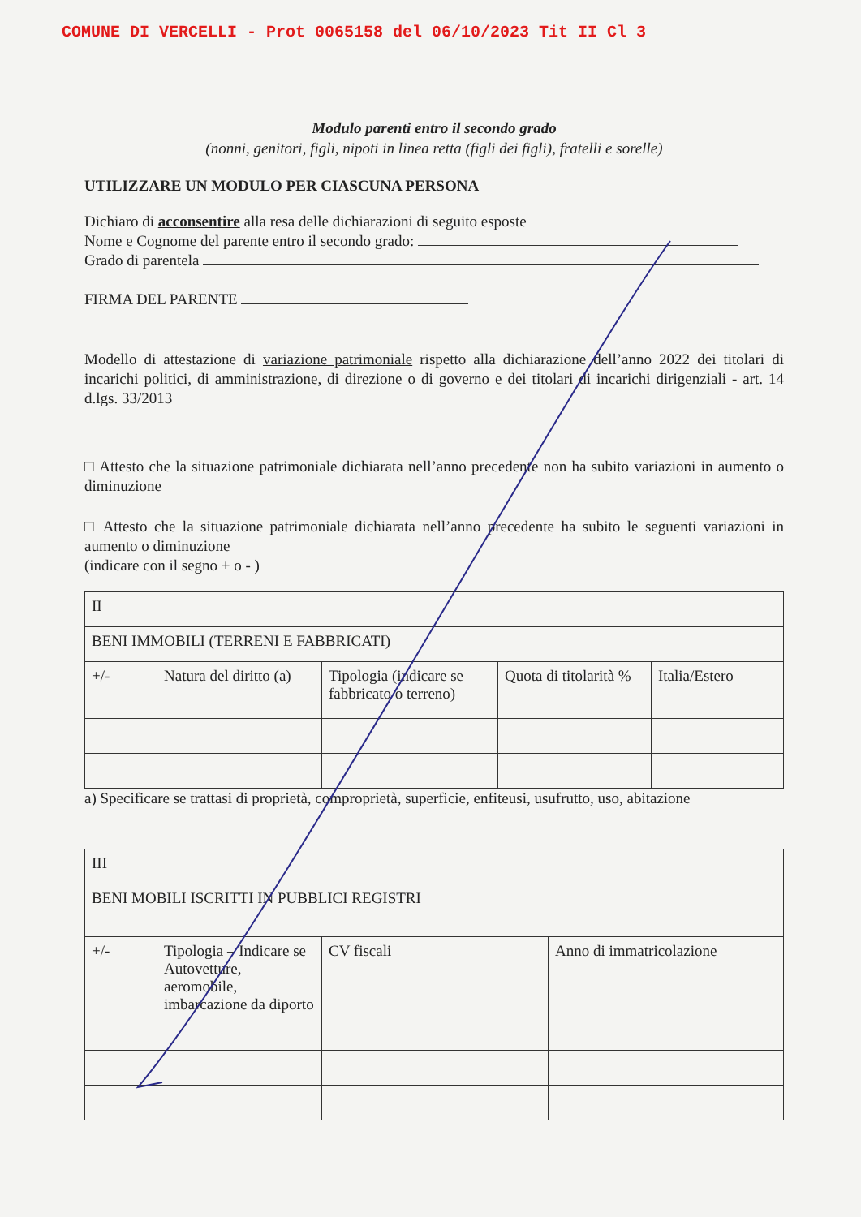COMUNE DI VERCELLI - Prot 0065158 del 06/10/2023 Tit II Cl 3
Modulo parenti entro il secondo grado
(nonni, genitori, figli, nipoti in linea retta (figli dei figli), fratelli e sorelle)
UTILIZZARE UN MODULO PER CIASCUNA PERSONA
Dichiaro di acconsentire alla resa delle dichiarazioni di seguito esposte
Nome e Cognome del parente entro il secondo grado:
Grado di parentela
FIRMA DEL PARENTE
Modello di attestazione di variazione patrimoniale rispetto alla dichiarazione dell’anno 2022 dei titolari di incarichi politici, di amministrazione, di direzione o di governo e dei titolari di incarichi dirigenziali - art. 14 d.lgs. 33/2013
□ Attesto che la situazione patrimoniale dichiarata nell’anno precedente non ha subito variazioni in aumento o diminuzione
□ Attesto che la situazione patrimoniale dichiarata nell’anno precedente ha subito le seguenti variazioni in aumento o diminuzione
(indicare con il segno + o - )
| II | | | | |
| BENI IMMOBILI (TERRENI E FABBRICATI) | | | | |
| +/- | Natura del diritto (a) | Tipologia (indicare se fabbricato o terreno) | Quota di titolarità % | Italia/Estero |
a) Specificare se trattasi di proprietà, comproprietà, superficie, enfiteusi, usufrutto, uso, abitazione
| III | | | |
| BENI MOBILI ISCRITTI IN PUBBLICI REGISTRI | | | |
| +/- | Tipologia – Indicare se Autovetture, aeromobile, imbarcazione da diporto | CV fiscali | Anno di immatricolazione |